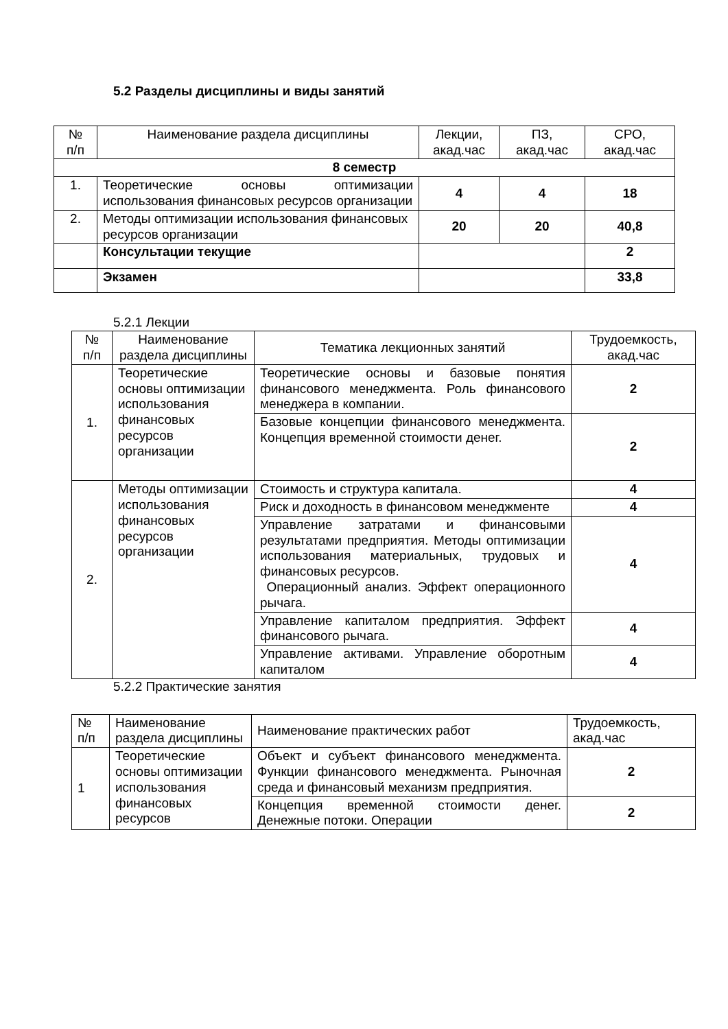5.2 Разделы дисциплины и виды занятий
| № п/п | Наименование раздела дисциплины | Лекции, акад.час | ПЗ, акад.час | СРО, акад.час |
| --- | --- | --- | --- | --- |
| 8 семестр | | | | |
| 1. | Теоретические основы оптимизации использования финансовых ресурсов организации | 4 | 4 | 18 |
| 2. | Методы оптимизации использования финансовых ресурсов организации | 20 | 20 | 40,8 |
| | Консультации текущие | | | 2 |
| | Экзамен | | | 33,8 |
5.2.1 Лекции
| № п/п | Наименование раздела дисциплины | Тематика лекционных занятий | Трудоемкость, акад.час |
| --- | --- | --- | --- |
| 1. | Теоретические основы оптимизации использования финансовых ресурсов организации | Теоретические основы и базовые понятия финансового менеджмента. Роль финансового менеджера в компании. | 2 |
| | | Базовые концепции финансового менеджмента. Концепция временной стоимости денег. | 2 |
| 2. | Методы оптимизации использования финансовых ресурсов организации | Стоимость и структура капитала. | 4 |
| | | Риск и доходность в финансовом менеджменте | 4 |
| | | Управление затратами и финансовыми результатами предприятия. Методы оптимизации использования материальных, трудовых и финансовых ресурсов. Операционный анализ. Эффект операционного рычага. | 4 |
| | | Управление капиталом предприятия. Эффект финансового рычага. | 4 |
| | | Управление активами. Управление оборотным капиталом | 4 |
5.2.2 Практические занятия
| № п/п | Наименование раздела дисциплины | Наименование практических работ | Трудоемкость, акад.час |
| 1 | Теоретические основы оптимизации использования финансовых ресурсов | Объект и субъект финансового менеджмента. Функции финансового менеджмента. Рыночная среда и финансовый механизм предприятия. | 2 |
| | | Концепция временной стоимости денег. Денежные потоки. Операции | 2 |